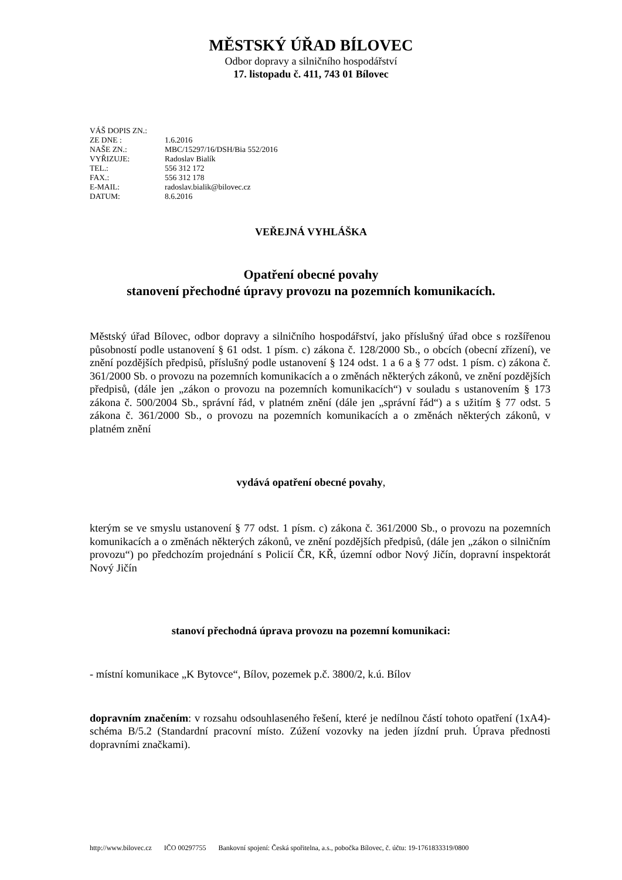MĚSTSKÝ ÚŘAD BÍLOVEC
Odbor dopravy a silničního hospodářství
17. listopadu č. 411, 743 01 Bílovec
| VÁŠ DOPIS ZN.: | |
| ZE DNE : | 1.6.2016 |
| NAŠE ZN.: | MBC/15297/16/DSH/Bia 552/2016 |
| VYŘIZUJE: | Radoslav Bialík |
| TEL.: | 556 312 172 |
| FAX.: | 556 312 178 |
| E-MAIL: | radoslav.bialik@bilovec.cz |
| DATUM: | 8.6.2016 |
VEŘEJNÁ VYHLÁŠKA
Opatření obecné povahy
stanovení přechodné úpravy provozu na pozemních komunikacích.
Městský úřad Bílovec, odbor dopravy a silničního hospodářství, jako příslušný úřad obce s rozšířenou působností podle ustanovení § 61 odst. 1 písm. c) zákona č. 128/2000 Sb., o obcích (obecní zřízení), ve znění pozdějších předpisů, příslušný podle ustanovení § 124 odst. 1 a 6 a § 77 odst. 1 písm. c) zákona č. 361/2000 Sb. o provozu na pozemních komunikacích a o změnách některých zákonů, ve znění pozdějších předpisů, (dále jen „zákon o provozu na pozemních komunikacích“) v souladu s ustanovením § 173 zákona č. 500/2004 Sb., správní řád, v platném znění (dále jen „správní řád“) a s užitím § 77 odst. 5 zákona č. 361/2000 Sb., o provozu na pozemních komunikacích a o změnách některých zákonů, v platném znění
vydává opatření obecné povahy,
kterým se ve smyslu ustanovení § 77 odst. 1 písm. c) zákona č. 361/2000 Sb., o provozu na pozemních komunikacích a o změnách některých zákonů, ve znění pozdějších předpisů, (dále jen „zákon o silničním provozu“) po předchozím projednání s Policií ČR, KŘ, územní odbor Nový Jičín, dopravní inspektorát Nový Jičín
stanoví přechodná úprava provozu na pozemní komunikaci:
- místní komunikace „K Bytovce“, Bílov, pozemek p.č. 3800/2, k.ú. Bílov
dopravním značením: v rozsahu odsouhlaseného řešení, které je nedílnou částí tohoto opatření (1xA4)- schéma B/5.2 (Standardní pracovní místo. Zúžení vozovky na jeden jízdní pruh. Úprava přednosti dopravními značkami).
http://www.bilovec.cz IČO 00297755 Bankovní spojení: Česká spořitelna, a.s., pobočka Bílovec, č. účtu: 19-1761833319/0800